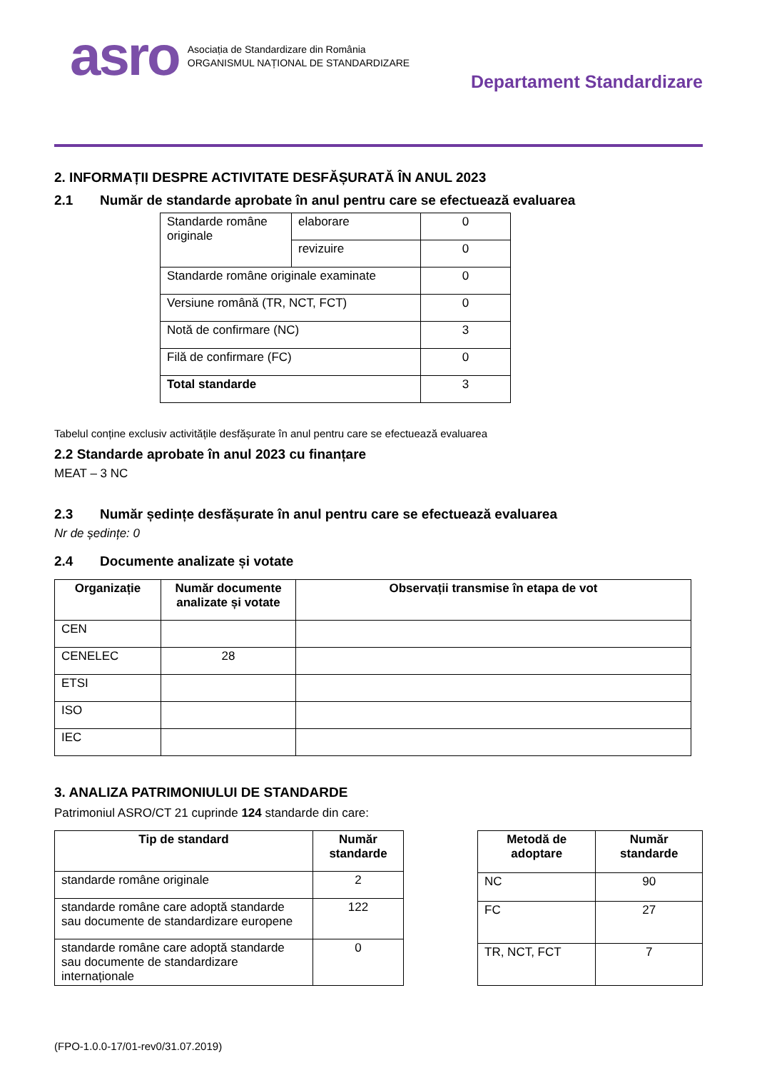asro
Asociația de Standardizare din România
ORGANISMUL NAȚIONAL DE STANDARDIZARE
Departament Standardizare
2. INFORMAȚII DESPRE ACTIVITATE DESFĂȘURATĂ ÎN ANUL 2023
2.1 Număr de standarde aprobate în anul pentru care se efectuează evaluarea
| Standarde române originale | elaborare | 0 |
| | revizuire | 0 |
| Standarde române originale examinate | | 0 |
| Versiune română (TR, NCT, FCT) | | 0 |
| Notă de confirmare (NC) | | 3 |
| Filă de confirmare (FC) | | 0 |
| Total standarde | | 3 |
Tabelul conține exclusiv activitățile desfășurate în anul pentru care se efectuează evaluarea
2.2 Standarde aprobate în anul 2023 cu finanțare
MEAT – 3 NC
2.3 Număr ședințe desfășurate în anul pentru care se efectuează evaluarea
Nr de ședințe: 0
2.4 Documente analizate și votate
| Organizație | Număr documente analizate și votate | Observații transmise în etapa de vot |
| --- | --- | --- |
| CEN | | |
| CENELEC | 28 | |
| ETSI | | |
| ISO | | |
| IEC | | |
3. ANALIZA PATRIMONIULUI DE STANDARDE
Patrimoniul ASRO/CT 21 cuprinde 124 standarde din care:
| Tip de standard | Număr standarde |
| --- | --- |
| standarde române originale | 2 |
| standarde române care adoptă standarde sau documente de standardizare europene | 122 |
| standarde române care adoptă standarde sau documente de standardizare internaționale | 0 |
| Metodă de adoptare | Număr standarde |
| --- | --- |
| NC | 90 |
| FC | 27 |
| TR, NCT, FCT | 7 |
(FPO-1.0.0-17/01-rev0/31.07.2019)